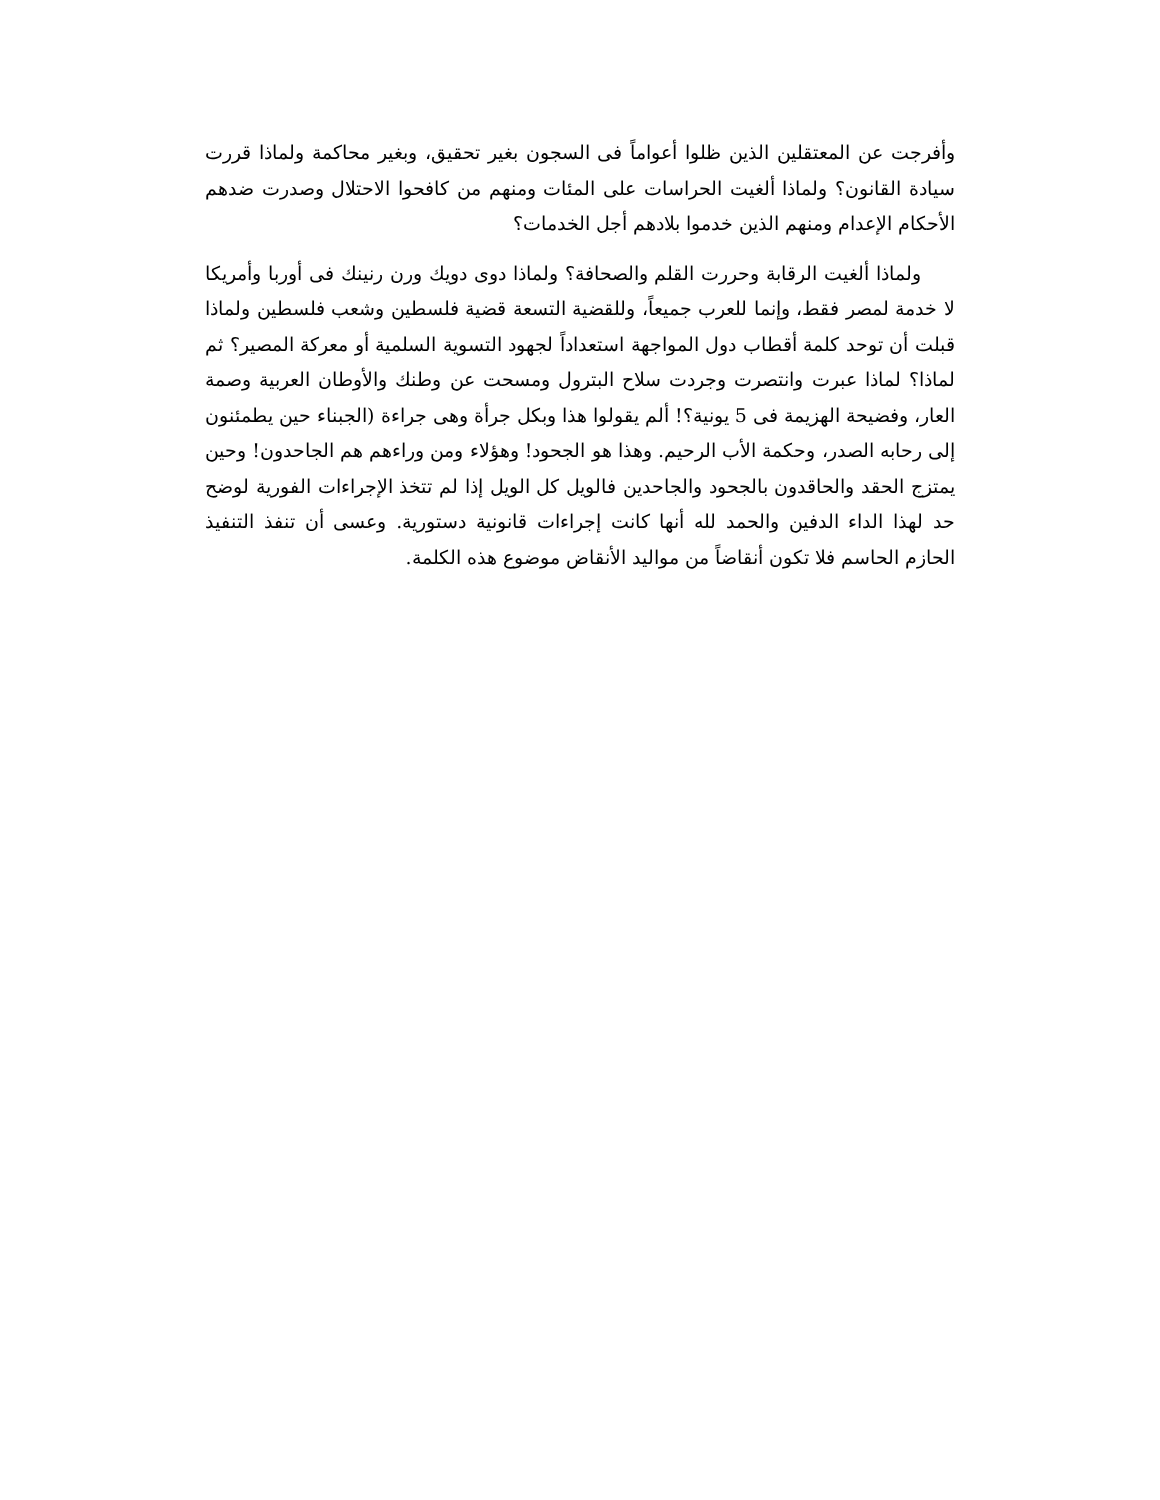وأفرجت عن المعتقلين الذين ظلوا أعواماً فى السجون بغير تحقيق، وبغير محاكمة ولماذا قررت سيادة القانون؟ ولماذا ألغيت الحراسات على المئات ومنهم من كافحوا الاحتلال وصدرت ضدهم الأحكام الإعدام ومنهم الذين خدموا بلادهم أجل الخدمات؟
ولماذا ألغيت الرقابة وحررت القلم والصحافة؟ ولماذا دوى دويك ورن رنينك فى أوربا وأمريكا لا خدمة لمصر فقط، وإنما للعرب جميعاً، وللقضية التسعة قضية فلسطين وشعب فلسطين ولماذا قبلت أن توحد كلمة أقطاب دول المواجهة استعداداً لجهود التسوية السلمية أو معركة المصير؟ ثم لماذا؟ لماذا عبرت وانتصرت وجردت سلاح البترول ومسحت عن وطنك والأوطان العربية وصمة العار، وفضيحة الهزيمة فى 5 يونية؟! ألم يقولوا هذا وبكل جرأة وهى جراءة (الجبناء حين يطمئنون إلى رحابه الصدر، وحكمة الأب الرحيم. وهذا هو الجحود! وهؤلاء ومن وراءهم هم الجاحدون! وحين يمتزج الحقد والحاقدون بالجحود والجاحدين فالويل كل الويل إذا لم تتخذ الإجراءات الفورية لوضح حد لهذا الداء الدفين والحمد لله أنها كانت إجراءات قانونية دستورية. وعسى أن تنفذ التنفيذ الحازم الحاسم فلا تكون أنقاضاً من مواليد الأنقاض موضوع هذه الكلمة.